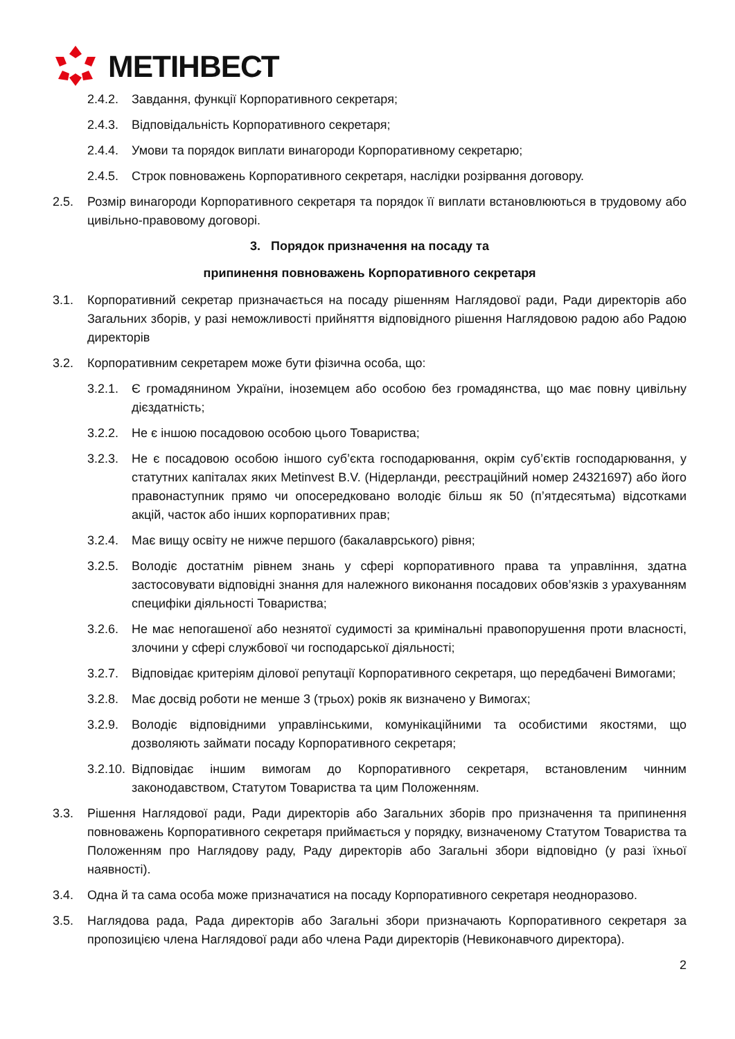МЕТІНВЕСТ
2.4.2. Завдання, функції Корпоративного секретаря;
2.4.3. Відповідальність Корпоративного секретаря;
2.4.4. Умови та порядок виплати винагороди Корпоративному секретарю;
2.4.5. Строк повноважень Корпоративного секретаря, наслідки розірвання договору.
2.5. Розмір винагороди Корпоративного секретаря та порядок її виплати встановлюються в трудовому або цивільно-правовому договорі.
3. Порядок призначення на посаду та
припинення повноважень Корпоративного секретаря
3.1. Корпоративний секретар призначається на посаду рішенням Наглядової ради, Ради директорів або Загальних зборів, у разі неможливості прийняття відповідного рішення Наглядовою радою або Радою директорів
3.2. Корпоративним секретарем може бути фізична особа, що:
3.2.1. Є громадянином України, іноземцем або особою без громадянства, що має повну цивільну дієздатність;
3.2.2. Не є іншою посадовою особою цього Товариства;
3.2.3. Не є посадовою особою іншого суб’єкта господарювання, окрім суб’єктів господарювання, у статутних капіталах яких Metinvest B.V. (Нідерланди, реєстраційний номер 24321697) або його правонаступник прямо чи опосередковано володіє більш як 50 (п’ятдесятьма) відсотками акцій, часток або інших корпоративних прав;
3.2.4. Має вищу освіту не нижче першого (бакалаврського) рівня;
3.2.5. Володіє достатнім рівнем знань у сфері корпоративного права та управління, здатна застосовувати відповідні знання для належного виконання посадових обов’язків з урахуванням специфіки діяльності Товариства;
3.2.6. Не має непогашеної або незнятої судимості за кримінальні правопорушення проти власності, злочини у сфері службової чи господарської діяльності;
3.2.7. Відповідає критеріям ділової репутації Корпоративного секретаря, що передбачені Вимогами;
3.2.8. Має досвід роботи не менше 3 (трьох) років як визначено у Вимогах;
3.2.9. Володіє відповідними управлінськими, комунікаційними та особистими якостями, що дозволяють займати посаду Корпоративного секретаря;
3.2.10. Відповідає іншим вимогам до Корпоративного секретаря, встановленим чинним законодавством, Статутом Товариства та цим Положенням.
3.3. Рішення Наглядової ради, Ради директорів або Загальних зборів про призначення та припинення повноважень Корпоративного секретаря приймається у порядку, визначеному Статутом Товариства та Положенням про Наглядову раду, Раду директорів або Загальні збори відповідно (у разі їхньої наявності).
3.4. Одна й та сама особа може призначатися на посаду Корпоративного секретаря неодноразово.
3.5. Наглядова рада, Рада директорів або Загальні збори призначають Корпоративного секретаря за пропозицією члена Наглядової ради або члена Ради директорів (Невиконавчого директора).
2